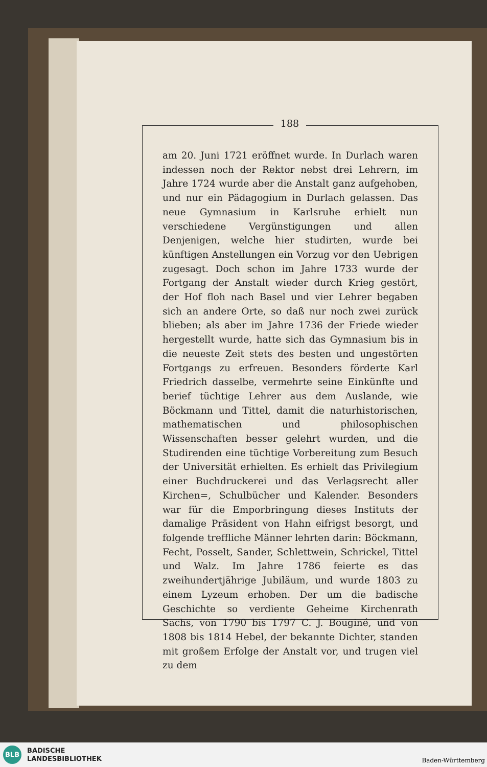188
am 20. Juni 1721 eröffnet wurde. In Durlach waren indessen noch der Rektor nebst drei Lehrern, im Jahre 1724 wurde aber die Anstalt ganz aufgehoben, und nur ein Pädagogium in Durlach gelassen. Das neue Gymnasium in Karlsruhe erhielt nun verschiedene Vergünstigungen und allen Denjenigen, welche hier studirten, wurde bei künftigen Anstellungen ein Vorzug vor den Uebrigen zugesagt. Doch schon im Jahre 1733 wurde der Fortgang der Anstalt wieder durch Krieg gestört, der Hof floh nach Basel und vier Lehrer begaben sich an andere Orte, so daß nur noch zwei zurück blieben; als aber im Jahre 1736 der Friede wieder hergestellt wurde, hatte sich das Gymnasium bis in die neueste Zeit stets des besten und ungestörten Fortgangs zu erfreuen. Besonders förderte Karl Friedrich dasselbe, vermehrte seine Einkünfte und berief tüchtige Lehrer aus dem Auslande, wie Böckmann und Tittel, damit die naturhistorischen, mathematischen und philosophischen Wissenschaften besser gelehrt wurden, und die Studirenden eine tüchtige Vorbereitung zum Besuch der Universität erhielten. Es erhielt das Privilegium einer Buchdruckerei und das Verlagsrecht aller Kirchen=, Schulbücher und Kalender. Besonders war für die Emporbringung dieses Instituts der damalige Präsident von Hahn eifrigst besorgt, und folgende treffliche Männer lehrten darin: Böckmann, Fecht, Posselt, Sander, Schlettwein, Schrickel, Tittel und Walz. Im Jahre 1786 feierte es das zweihundertjährige Jubiläum, und wurde 1803 zu einem Lyzeum erhoben. Der um die badische Geschichte so verdiente Geheime Kirchenrath Sachs, von 1790 bis 1797 C. J. Bouginé, und von 1808 bis 1814 Hebel, der bekannte Dichter, standen mit großem Erfolge der Anstalt vor, und trugen viel zu dem
BLB
BADISCHE
LANDESBIBLIOTHEK
Baden-Württemberg